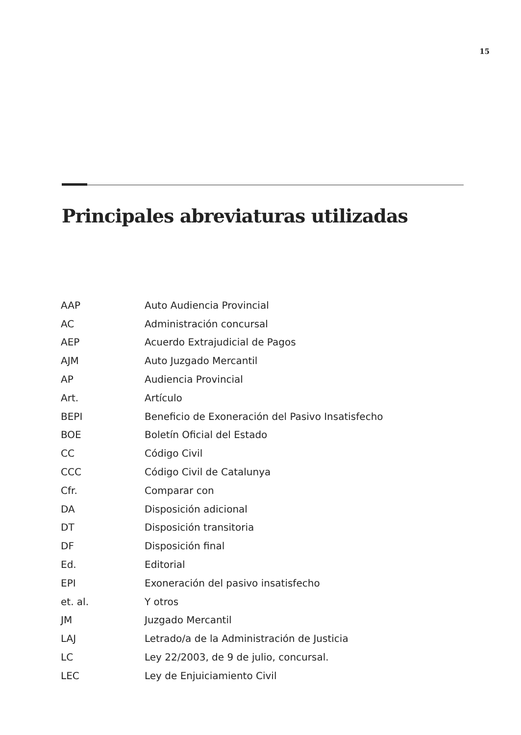15
Principales abreviaturas utilizadas
| AAP | Auto Audiencia Provincial |
| AC | Administración concursal |
| AEP | Acuerdo Extrajudicial de Pagos |
| AJM | Auto Juzgado Mercantil |
| AP | Audiencia Provincial |
| Art. | Artículo |
| BEPI | Beneficio de Exoneración del Pasivo Insatisfecho |
| BOE | Boletín Oficial del Estado |
| CC | Código Civil |
| CCC | Código Civil de Catalunya |
| Cfr. | Comparar con |
| DA | Disposición adicional |
| DT | Disposición transitoria |
| DF | Disposición final |
| Ed. | Editorial |
| EPI | Exoneración del pasivo insatisfecho |
| et. al. | Y otros |
| JM | Juzgado Mercantil |
| LAJ | Letrado/a de la Administración de Justicia |
| LC | Ley 22/2003, de 9 de julio, concursal. |
| LEC | Ley de Enjuiciamiento Civil |